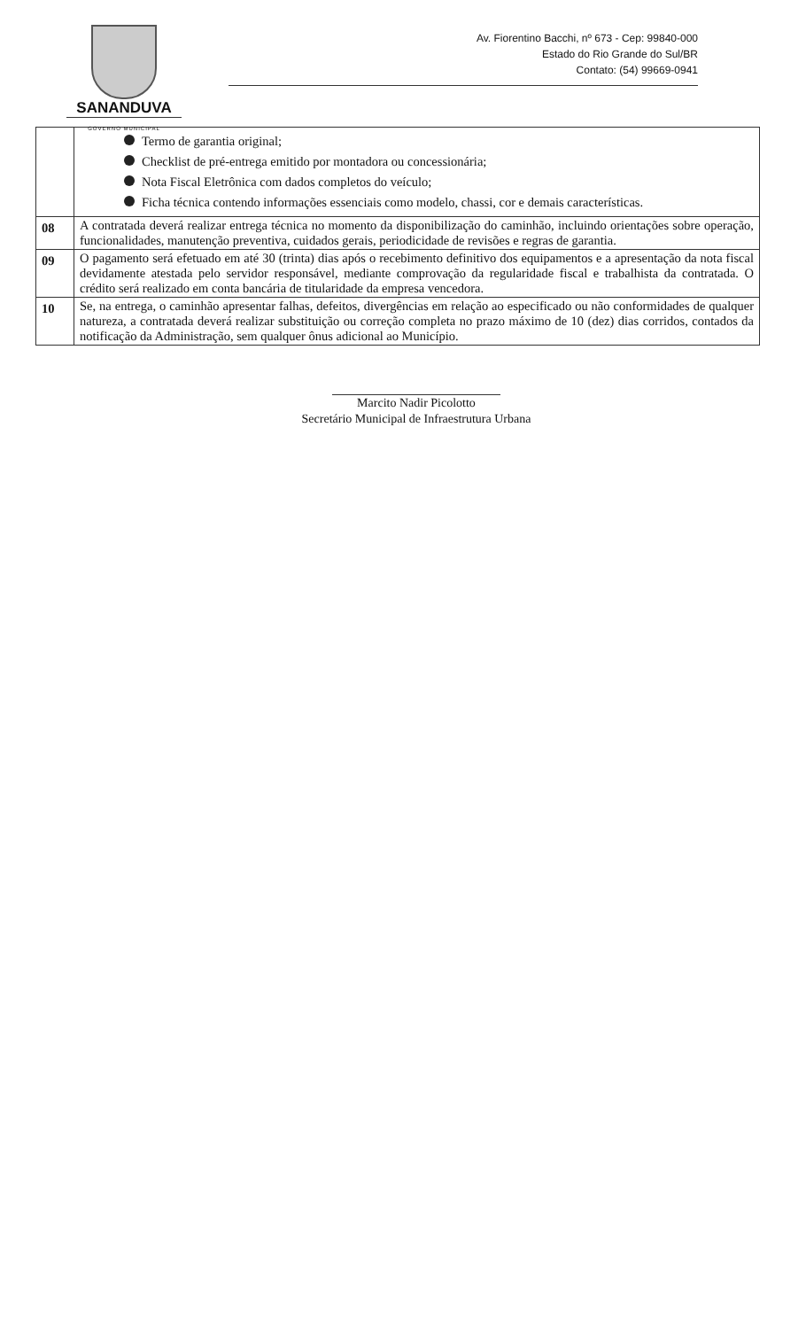SANANDUVA
GOVERNO MUNICIPAL
Av. Fiorentino Bacchi, nº 673 - Cep: 99840-000
Estado do Rio Grande do Sul/BR
Contato: (54) 99669-0941
| | Termo de garantia original; Checklist de pré-entrega emitido por montadora ou concessionária; Nota Fiscal Eletrônica com dados completos do veículo; Ficha técnica contendo informações essenciais como modelo, chassi, cor e demais características. |
| 08 | A contratada deverá realizar entrega técnica no momento da disponibilização do caminhão, incluindo orientações sobre operação, funcionalidades, manutenção preventiva, cuidados gerais, periodicidade de revisões e regras de garantia. |
| 09 | O pagamento será efetuado em até 30 (trinta) dias após o recebimento definitivo dos equipamentos e a apresentação da nota fiscal devidamente atestada pelo servidor responsável, mediante comprovação da regularidade fiscal e trabalhista da contratada. O crédito será realizado em conta bancária de titularidade da empresa vencedora. |
| 10 | Se, na entrega, o caminhão apresentar falhas, defeitos, divergências em relação ao especificado ou não conformidades de qualquer natureza, a contratada deverá realizar substituição ou correção completa no prazo máximo de 10 (dez) dias corridos, contados da notificação da Administração, sem qualquer ônus adicional ao Município. |
Marcito Nadir Picolotto
Secretário Municipal de Infraestrutura Urbana